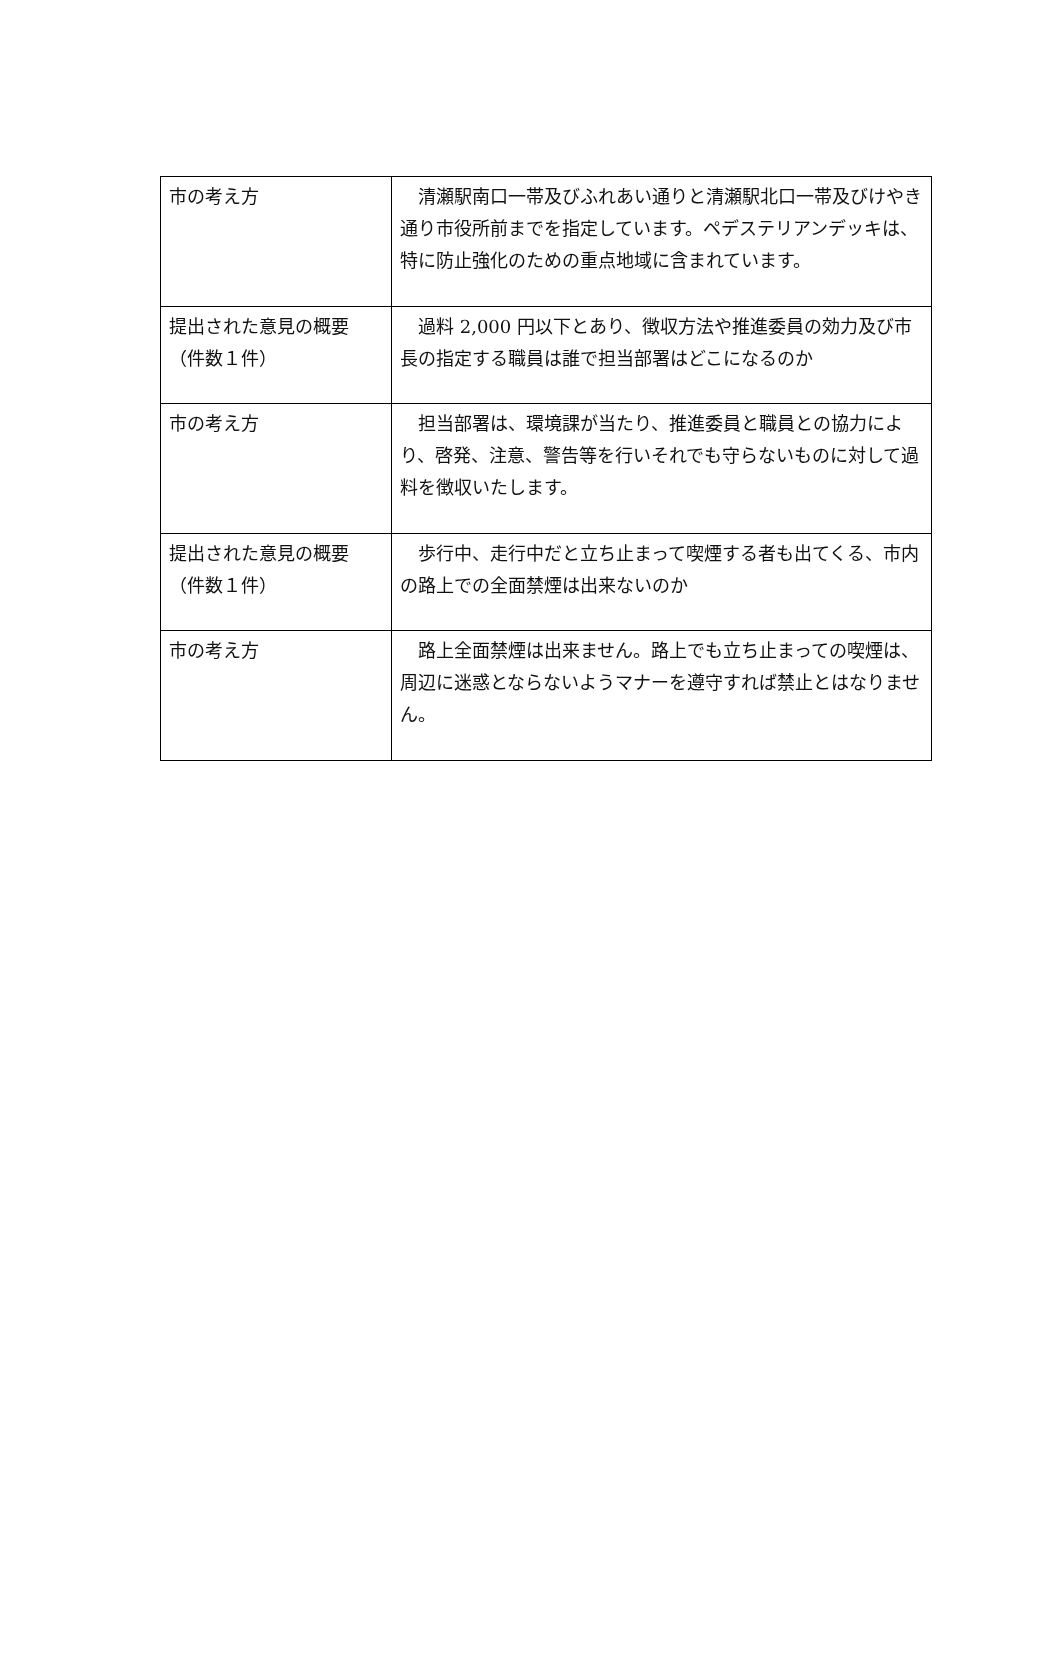| 市の考え方 | 清瀬駅南口一帯及びふれあい通りと清瀬駅北口一帯及びけやき通り市役所前までを指定しています。ペデステリアンデッキは、特に防止強化のための重点地域に含まれています。 |
| 提出された意見の概要（件数１件） | 過料 2,000 円以下とあり、徴収方法や推進委員の効力及び市長の指定する職員は誰で担当部署はどこになるのか |
| 市の考え方 | 担当部署は、環境課が当たり、推進委員と職員との協力により、啓発、注意、警告等を行いそれでも守らないものに対して過料を徴収いたします。 |
| 提出された意見の概要（件数１件） | 歩行中、走行中だと立ち止まって喫煙する者も出てくる、市内の路上での全面禁煙は出来ないのか |
| 市の考え方 | 路上全面禁煙は出来ません。路上でも立ち止まっての喫煙は、周辺に迷惑とならないようマナーを遵守すれば禁止とはなりません。 |